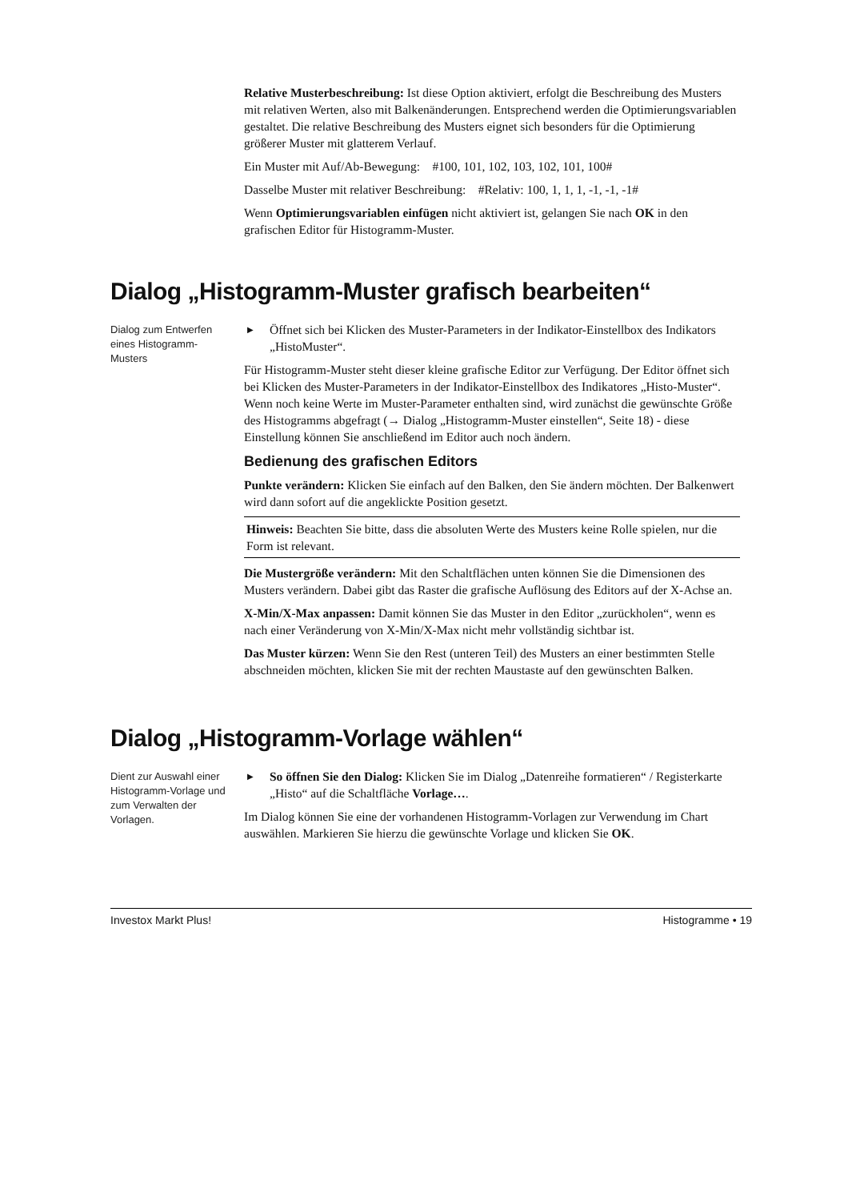Relative Musterbeschreibung: Ist diese Option aktiviert, erfolgt die Beschreibung des Musters mit relativen Werten, also mit Balkenänderungen. Entsprechend werden die Optimierungsvariablen gestaltet. Die relative Beschreibung des Musters eignet sich besonders für die Optimierung größerer Muster mit glatterem Verlauf.
Ein Muster mit Auf/Ab-Bewegung: #100, 101, 102, 103, 102, 101, 100#
Dasselbe Muster mit relativer Beschreibung: #Relativ: 100, 1, 1, 1, -1, -1, -1#
Wenn Optimierungsvariablen einfügen nicht aktiviert ist, gelangen Sie nach OK in den grafischen Editor für Histogramm-Muster.
Dialog „Histogramm-Muster grafisch bearbeiten“
Dialog zum Entwerfen eines Histogramm-Musters
▶ Öffnet sich bei Klicken des Muster-Parameters in der Indikator-Einstellbox des Indikators „HistoMuster“.
Für Histogramm-Muster steht dieser kleine grafische Editor zur Verfügung. Der Editor öffnet sich bei Klicken des Muster-Parameters in der Indikator-Einstellbox des Indikatores „Histo-Muster“. Wenn noch keine Werte im Muster-Parameter enthalten sind, wird zunächst die gewünschte Größe des Histogramms abgefragt (→ Dialog „Histogramm-Muster einstellen“, Seite 18) - diese Einstellung können Sie anschließend im Editor auch noch ändern.
Bedienung des grafischen Editors
Punkte verändern: Klicken Sie einfach auf den Balken, den Sie ändern möchten. Der Balkenwert wird dann sofort auf die angeklickte Position gesetzt.
Hinweis: Beachten Sie bitte, dass die absoluten Werte des Musters keine Rolle spielen, nur die Form ist relevant.
Die Mustergröße verändern: Mit den Schaltflächen unten können Sie die Dimensionen des Musters verändern. Dabei gibt das Raster die grafische Auflösung des Editors auf der X-Achse an.
X-Min/X-Max anpassen: Damit können Sie das Muster in den Editor „zurückholen“, wenn es nach einer Veränderung von X-Min/X-Max nicht mehr vollständig sichtbar ist.
Das Muster kürzen: Wenn Sie den Rest (unteren Teil) des Musters an einer bestimmten Stelle abschneiden möchten, klicken Sie mit der rechten Maustaste auf den gewünschten Balken.
Dialog „Histogramm-Vorlage wählen“
Dient zur Auswahl einer Histogramm-Vorlage und zum Verwalten der Vorlagen.
▶ So öffnen Sie den Dialog: Klicken Sie im Dialog „Datenreihe formatieren“ / Registerkarte „Histo“ auf die Schaltfläche Vorlage….
Im Dialog können Sie eine der vorhandenen Histogramm-Vorlagen zur Verwendung im Chart auswählen. Markieren Sie hierzu die gewünschte Vorlage und klicken Sie OK.
Investox Markt Plus! Histogramme • 19